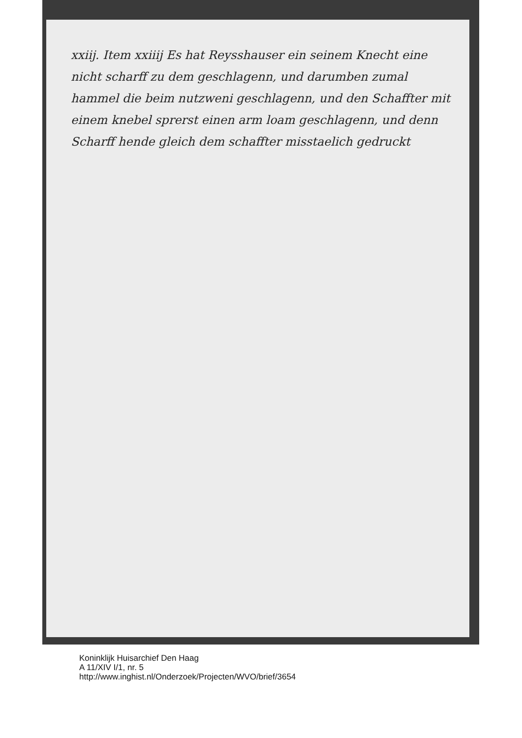xxiij. Item xxiiij Es hat Reysshauser ein seinem Knecht eine nicht scharff zu dem geschlagenn, und darumben zumal hammel die beim nutzweni geschlagenn, und den Schaffter mit einem knebel sprerst einen arm loam geschlagenn, und denn Scharff hende gleich dem schaffter misstaelich gedruckt
Koninklijk Huisarchief Den Haag
A 11/XIV I/1, nr. 5
http://www.inghist.nl/Onderzoek/Projecten/WVO/brief/3654